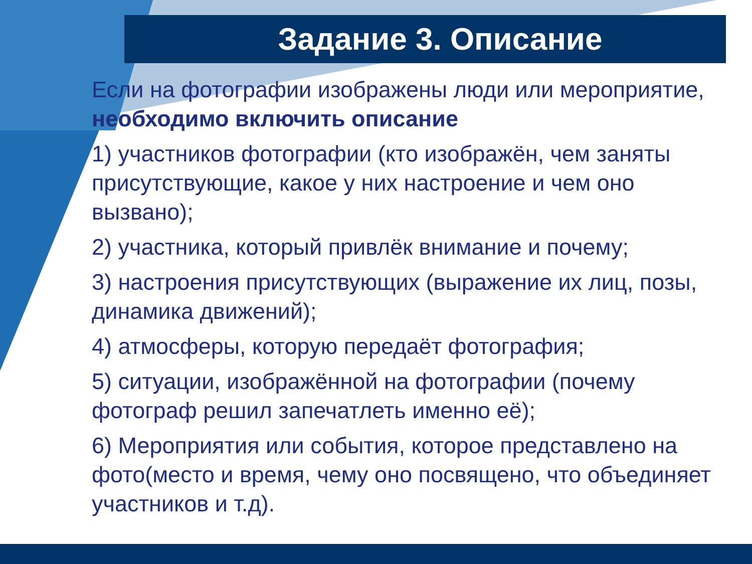Задание 3. Описание
Если на фотографии изображены люди или мероприятие, необходимо включить описание
1) участников фотографии (кто изображён, чем заняты присутствующие, какое у них настроение и чем оно вызвано);
2) участника, который привлёк внимание и почему;
3) настроения присутствующих (выражение их лиц, позы, динамика движений);
4) атмосферы, которую передаёт фотография;
5) ситуации, изображённой на фотографии (почему фотограф решил запечатлеть именно её);
6) Мероприятия или события, которое представлено на фото(место и время, чему оно посвящено, что объединяет участников и т.д).